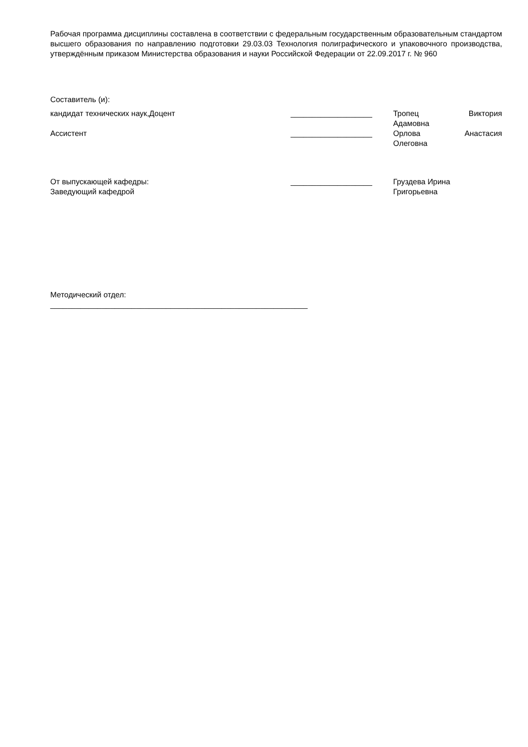Рабочая программа дисциплины составлена в соответствии с федеральным государственным образовательным стандартом высшего образования по направлению подготовки 29.03.03 Технология полиграфического и упаковочного производства, утверждённым приказом Министерства образования и науки Российской Федерации от 22.09.2017 г. № 960
Составитель (и):
кандидат технических наук,Доцент ___________________ Тропец Виктория
Адамовна
Ассистент ___________________ Орлова Анастасия
Олеговна
От выпускающей кафедры:
Заведующий кафедрой
___________________ Груздева Ирина
Григорьевна
Методический отдел:
____________________________________________________________